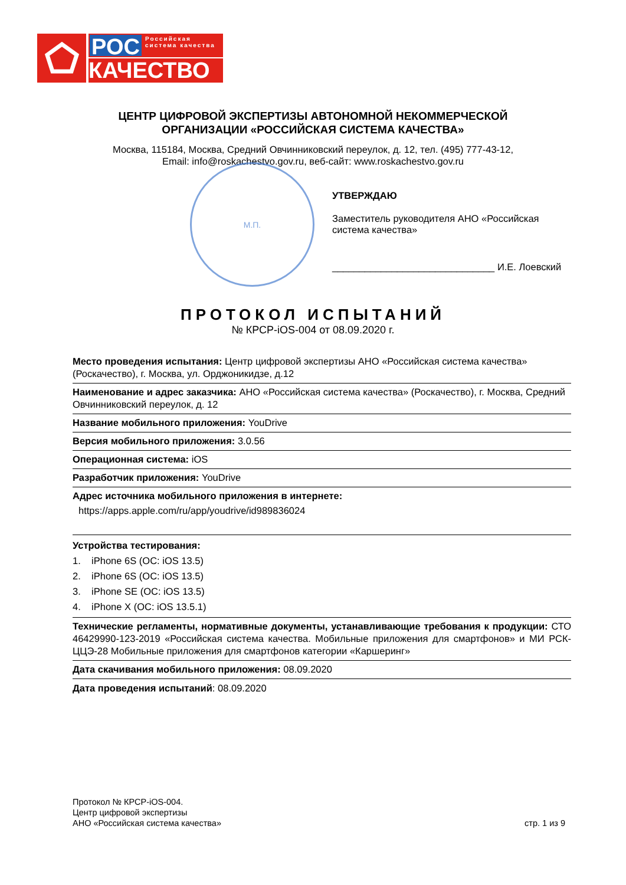РОС
Российская система качества
КАЧЕСТВО
ЦЕНТР ЦИФРОВОЙ ЭКСПЕРТИЗЫ АВТОНОМНОЙ НЕКОММЕРЧЕСКОЙ
ОРГАНИЗАЦИИ «РОССИЙСКАЯ СИСТЕМА КАЧЕСТВА»
Москва, 115184, Москва, Средний Овчинниковский переулок, д. 12, тел. (495) 777-43-12,
Email: info@roskachestvo.gov.ru, веб-сайт: www.roskachestvo.gov.ru
М.П.
УТВЕРЖДАЮ
Заместитель руководителя АНО «Российская система качества»
______________________________ И.Е. Лоевский
ПРОТОКОЛ ИСПЫТАНИЙ
№ КРСР-iOS-004 от 08.09.2020 г.
Место проведения испытания: Центр цифровой экспертизы АНО «Российская система качества» (Роскачество), г. Москва, ул. Орджоникидзе, д.12
Наименование и адрес заказчика: АНО «Российская система качества» (Роскачество), г. Москва, Средний Овчинниковский переулок, д. 12
Название мобильного приложения: YouDrive
Версия мобильного приложения: 3.0.56
Операционная система: iOS
Разработчик приложения: YouDrive
Адрес источника мобильного приложения в интернете:
https://apps.apple.com/ru/app/youdrive/id989836024
Устройства тестирования:
1. iPhone 6S (ОС: iOS 13.5)
2. iPhone 6S (ОС: iOS 13.5)
3. iPhone SE (ОС: iOS 13.5)
4. iPhone X (ОС: iOS 13.5.1)
Технические регламенты, нормативные документы, устанавливающие требования к продукции: СТО 46429990-123-2019 «Российская система качества. Мобильные приложения для смартфонов» и МИ РСК-ЦЦЭ-28 Мобильные приложения для смартфонов категории «Каршеринг»
Дата скачивания мобильного приложения: 08.09.2020
Дата проведения испытаний: 08.09.2020
Протокол № КРСР-iOS-004.
Центр цифровой экспертизы
АНО «Российская система качества»
стр. 1 из 9